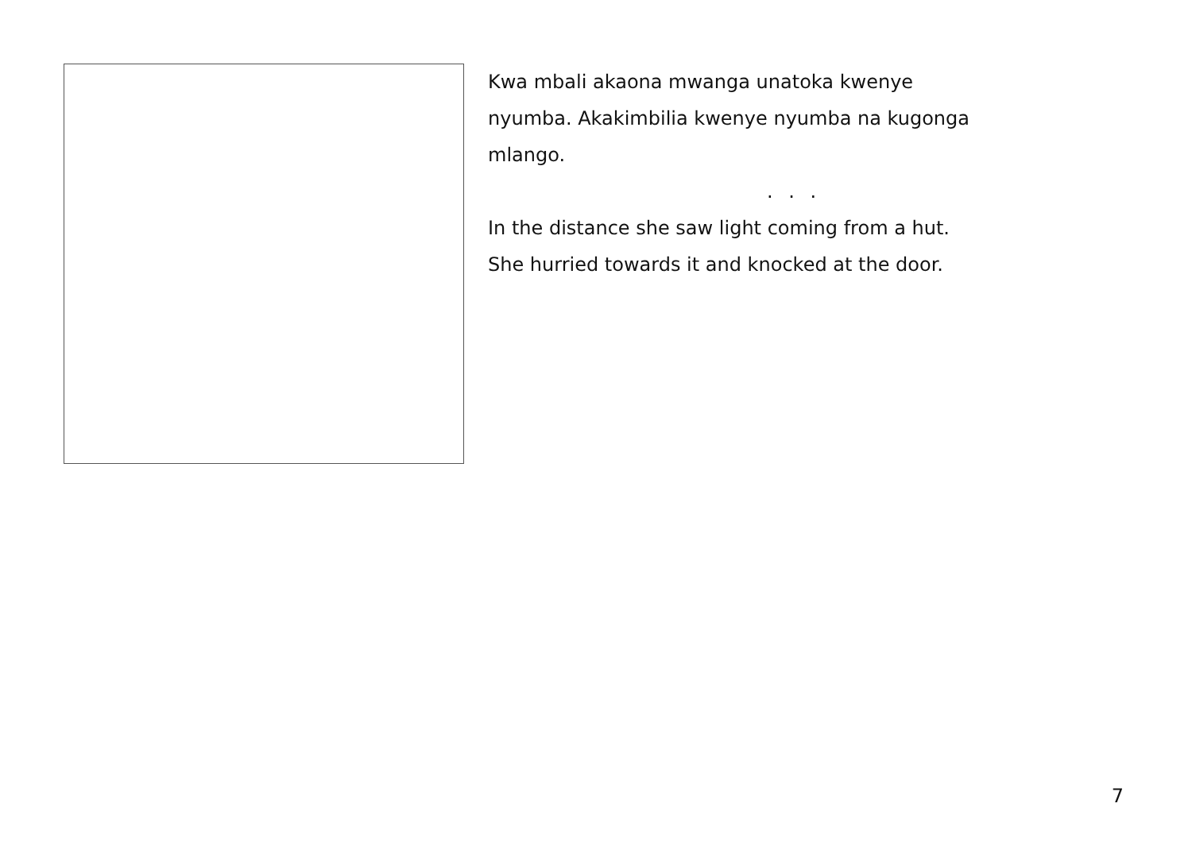Kwa mbali akaona mwanga unatoka kwenye
nyumba. Akakimbilia kwenye nyumba na kugonga
mlango.
. . .
In the distance she saw light coming from a hut.
She hurried towards it and knocked at the door.
7